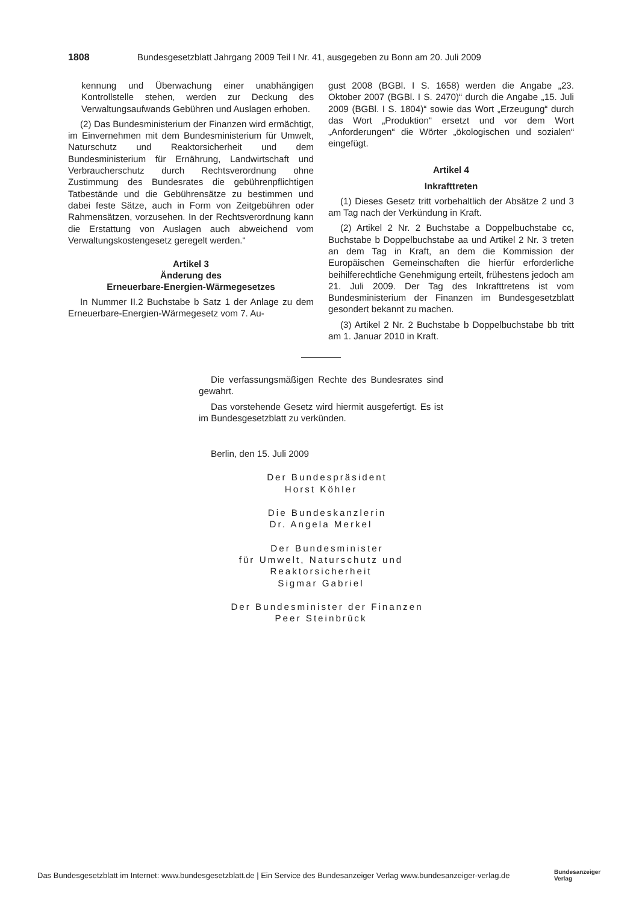1808 Bundesgesetzblatt Jahrgang 2009 Teil I Nr. 41, ausgegeben zu Bonn am 20. Juli 2009
kennung und Überwachung einer unabhängigen Kontrollstelle stehen, werden zur Deckung des Verwaltungsaufwands Gebühren und Auslagen erhoben.
(2) Das Bundesministerium der Finanzen wird ermächtigt, im Einvernehmen mit dem Bundesministerium für Umwelt, Naturschutz und Reaktorsicherheit und dem Bundesministerium für Ernährung, Landwirtschaft und Verbraucherschutz durch Rechtsverordnung ohne Zustimmung des Bundesrates die gebührenpflichtigen Tatbestände und die Gebührensätze zu bestimmen und dabei feste Sätze, auch in Form von Zeitgebühren oder Rahmensätzen, vorzusehen. In der Rechtsverordnung kann die Erstattung von Auslagen auch abweichend vom Verwaltungskostengesetz geregelt werden.“
Artikel 3
Änderung des
Erneuerbare-Energien-Wärmegesetzes
In Nummer II.2 Buchstabe b Satz 1 der Anlage zu dem Erneuerbare-Energien-Wärmegesetz vom 7. Au-
gust 2008 (BGBl. I S. 1658) werden die Angabe „23. Oktober 2007 (BGBl. I S. 2470)“ durch die Angabe „15. Juli 2009 (BGBl. I S. 1804)“ sowie das Wort „Erzeugung“ durch das Wort „Produktion“ ersetzt und vor dem Wort „Anforderungen“ die Wörter „ökologischen und sozialen“ eingefügt.
Artikel 4
Inkrafttreten
(1) Dieses Gesetz tritt vorbehaltlich der Absätze 2 und 3 am Tag nach der Verkündung in Kraft.
(2) Artikel 2 Nr. 2 Buchstabe a Doppelbuchstabe cc, Buchstabe b Doppelbuchstabe aa und Artikel 2 Nr. 3 treten an dem Tag in Kraft, an dem die Kommission der Europäischen Gemeinschaften die hierfür erforderliche beihilferechtliche Genehmigung erteilt, frühestens jedoch am 21. Juli 2009. Der Tag des Inkrafttretens ist vom Bundesministerium der Finanzen im Bundesgesetzblatt gesondert bekannt zu machen.
(3) Artikel 2 Nr. 2 Buchstabe b Doppelbuchstabe bb tritt am 1. Januar 2010 in Kraft.
Die verfassungsmäßigen Rechte des Bundesrates sind gewahrt.
Das vorstehende Gesetz wird hiermit ausgefertigt. Es ist im Bundesgesetzblatt zu verkünden.
Berlin, den 15. Juli 2009
Der Bundespräsident
Horst Köhler
Die Bundeskanzlerin
Dr. Angela Merkel
Der Bundesminister
für Umwelt, Naturschutz und Reaktorsicherheit
Sigmar Gabriel
Der Bundesminister der Finanzen
Peer Steinbrück
Das Bundesgesetzblatt im Internet: www.bundesgesetzblatt.de | Ein Service des Bundesanzeiger Verlag www.bundesanzeiger-verlag.de
Bundesanzeiger
Verlag